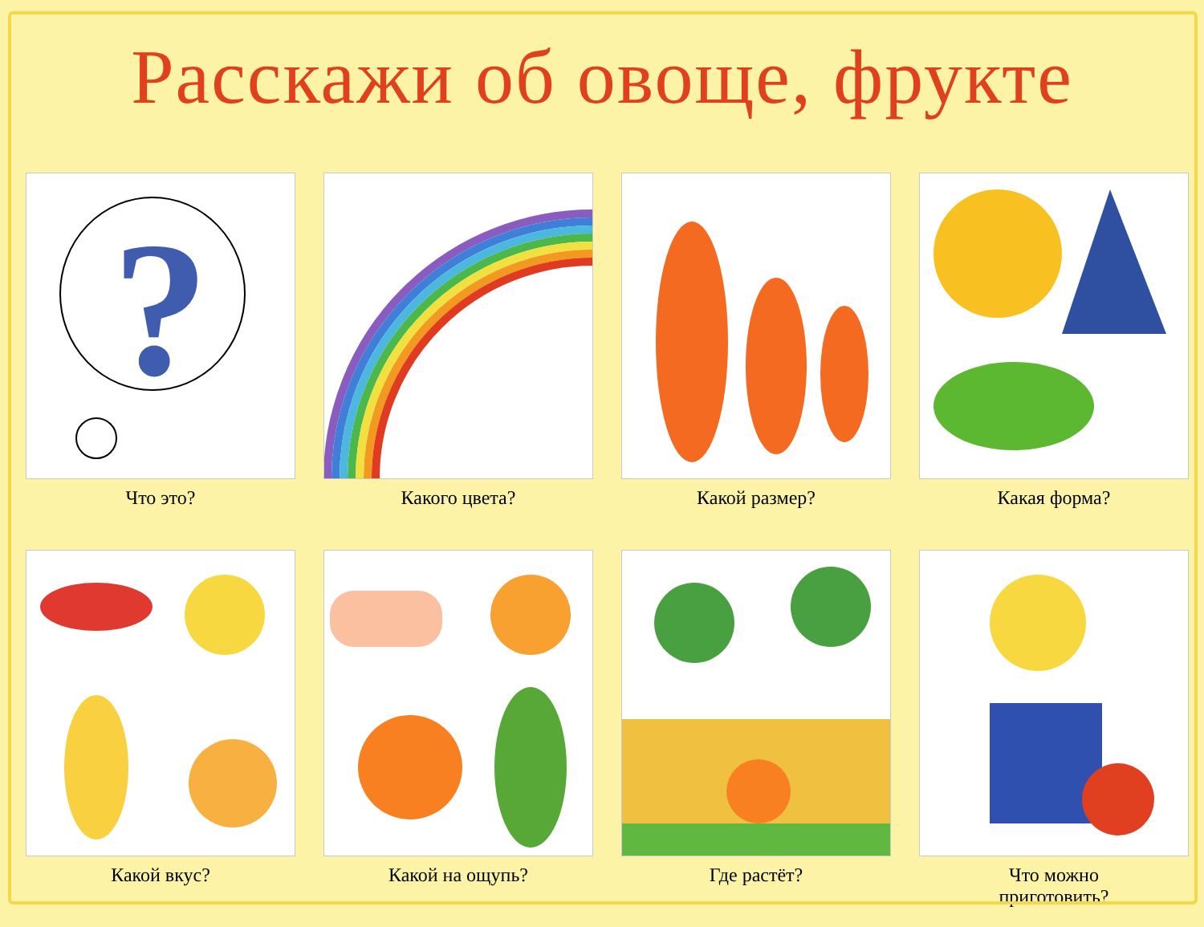Расскажи об овоще, фрукте
?
Что это?
Какого цвета?
Какой размер?
Какая форма?
Какой вкус?
Какой на ощупь?
Где растёт?
Что можно
приготовить?